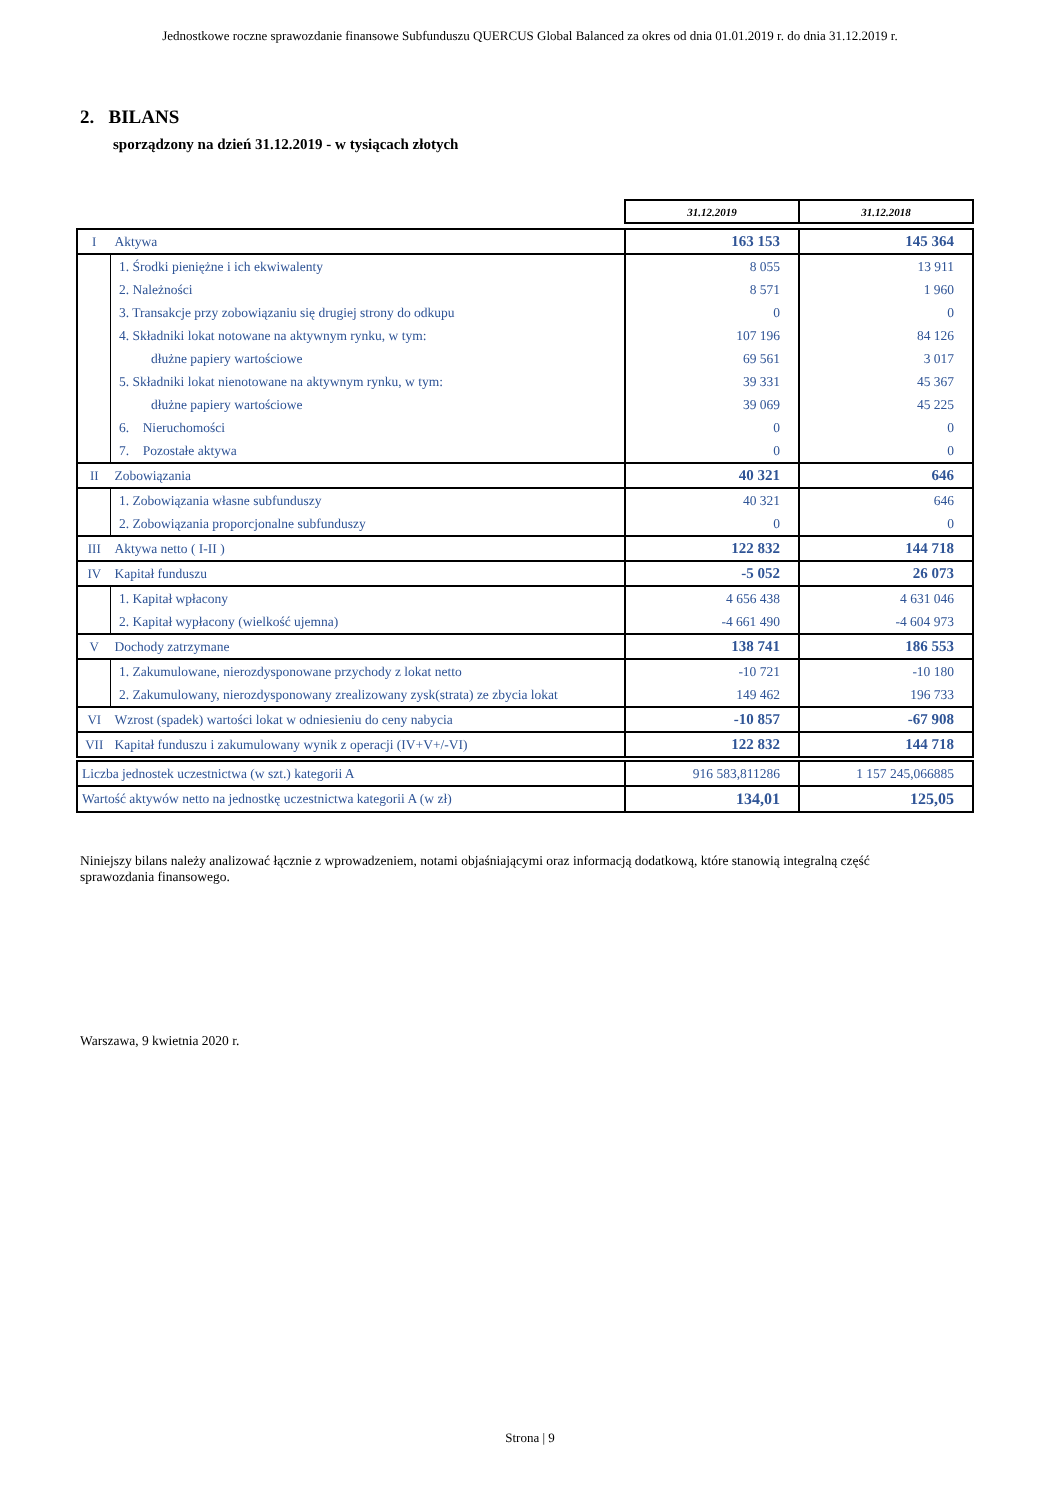Jednostkowe roczne sprawozdanie finansowe Subfunduszu QUERCUS Global Balanced za okres od dnia 01.01.2019 r. do dnia 31.12.2019 r.
2. BILANS
sporządzony na dzień 31.12.2019 - w tysiącach złotych
| | | 31.12.2019 | 31.12.2018 |
| I | Aktywa | 163 153 | 145 364 |
| | 1. Środki pieniężne i ich ekwiwalenty | 8 055 | 13 911 |
| | 2. Należności | 8 571 | 1 960 |
| | 3. Transakcje przy zobowiązaniu się drugiej strony do odkupu | 0 | 0 |
| | 4. Składniki lokat notowane na aktywnym rynku, w tym: | 107 196 | 84 126 |
| | dłużne papiery wartościowe | 69 561 | 3 017 |
| | 5. Składniki lokat nienotowane na aktywnym rynku, w tym: | 39 331 | 45 367 |
| | dłużne papiery wartościowe | 39 069 | 45 225 |
| | 6. Nieruchomości | 0 | 0 |
| | 7. Pozostałe aktywa | 0 | 0 |
| II | Zobowiązania | 40 321 | 646 |
| | 1. Zobowiązania własne subfunduszy | 40 321 | 646 |
| | 2. Zobowiązania proporcjonalne subfunduszy | 0 | 0 |
| III | Aktywa netto ( I-II ) | 122 832 | 144 718 |
| IV | Kapitał funduszu | -5 052 | 26 073 |
| | 1. Kapitał wpłacony | 4 656 438 | 4 631 046 |
| | 2. Kapitał wypłacony (wielkość ujemna) | -4 661 490 | -4 604 973 |
| V | Dochody zatrzymane | 138 741 | 186 553 |
| | 1. Zakumulowane, nierozdysponowane przychody z lokat netto | -10 721 | -10 180 |
| | 2. Zakumulowany, nierozdysponowany zrealizowany zysk(strata) ze zbycia lokat | 149 462 | 196 733 |
| VI | Wzrost (spadek) wartości lokat w odniesieniu do ceny nabycia | -10 857 | -67 908 |
| VII | Kapitał funduszu i zakumulowany wynik z operacji (IV+V+/-VI) | 122 832 | 144 718 |
| Liczba jednostek uczestnictwa (w szt.) kategorii A | | 916 583,811286 | 1 157 245,066885 |
| Wartość aktywów netto na jednostkę uczestnictwa kategorii A (w zł) | | 134,01 | 125,05 |
Niniejszy bilans należy analizować łącznie z wprowadzeniem, notami objaśniającymi oraz informacją dodatkową, które stanowią integralną część sprawozdania finansowego.
Warszawa, 9 kwietnia 2020 r.
Strona | 9